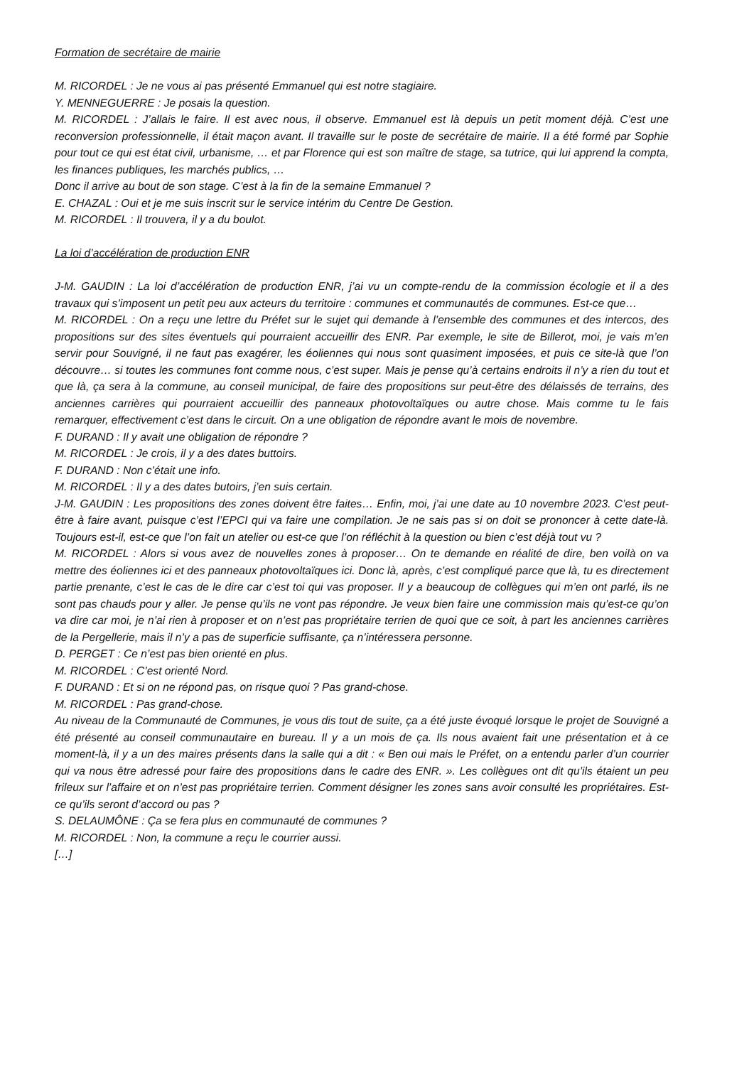Formation de secrétaire de mairie
M. RICORDEL : Je ne vous ai pas présenté Emmanuel qui est notre stagiaire.
Y. MENNEGUERRE : Je posais la question.
M. RICORDEL : J’allais le faire. Il est avec nous, il observe. Emmanuel est là depuis un petit moment déjà. C’est une reconversion professionnelle, il était maçon avant. Il travaille sur le poste de secrétaire de mairie. Il a été formé par Sophie pour tout ce qui est état civil, urbanisme, … et par Florence qui est son maître de stage, sa tutrice, qui lui apprend la compta, les finances publiques, les marchés publics, …
Donc il arrive au bout de son stage. C’est à la fin de la semaine Emmanuel ?
E. CHAZAL : Oui et je me suis inscrit sur le service intérim du Centre De Gestion.
M. RICORDEL : Il trouvera, il y a du boulot.
La loi d’accélération de production ENR
J-M. GAUDIN : La loi d’accélération de production ENR, j’ai vu un compte-rendu de la commission écologie et il a des travaux qui s’imposent un petit peu aux acteurs du territoire : communes et communautés de communes. Est-ce que…
M. RICORDEL : On a reçu une lettre du Préfet sur le sujet qui demande à l’ensemble des communes et des intercos, des propositions sur des sites éventuels qui pourraient accueillir des ENR. Par exemple, le site de Billerot, moi, je vais m’en servir pour Souvigné, il ne faut pas exagérer, les éoliennes qui nous sont quasiment imposées, et puis ce site-là que l’on découvre… si toutes les communes font comme nous, c’est super. Mais je pense qu’à certains endroits il n’y a rien du tout et que là, ça sera à la commune, au conseil municipal, de faire des propositions sur peut-être des délaissés de terrains, des anciennes carrières qui pourraient accueillir des panneaux photovoltaïques ou autre chose. Mais comme tu le fais remarquer, effectivement c’est dans le circuit. On a une obligation de répondre avant le mois de novembre.
F. DURAND : Il y avait une obligation de répondre ?
M. RICORDEL : Je crois, il y a des dates buttoirs.
F. DURAND : Non c’était une info.
M. RICORDEL : Il y a des dates butoirs, j’en suis certain.
J-M. GAUDIN : Les propositions des zones doivent être faites… Enfin, moi, j’ai une date au 10 novembre 2023. C’est peut-être à faire avant, puisque c’est l’EPCI qui va faire une compilation. Je ne sais pas si on doit se prononcer à cette date-là. Toujours est-il, est-ce que l’on fait un atelier ou est-ce que l’on réfléchit à la question ou bien c’est déjà tout vu ?
M. RICORDEL : Alors si vous avez de nouvelles zones à proposer… On te demande en réalité de dire, ben voilà on va mettre des éoliennes ici et des panneaux photovoltaïques ici. Donc là, après, c’est compliqué parce que là, tu es directement partie prenante, c’est le cas de le dire car c’est toi qui vas proposer. Il y a beaucoup de collègues qui m’en ont parlé, ils ne sont pas chauds pour y aller. Je pense qu’ils ne vont pas répondre. Je veux bien faire une commission mais qu’est-ce qu’on va dire car moi, je n’ai rien à proposer et on n’est pas propriétaire terrien de quoi que ce soit, à part les anciennes carrières de la Pergellerie, mais il n’y a pas de superficie suffisante, ça n’intéressera personne.
D. PERGET : Ce n’est pas bien orienté en plus.
M. RICORDEL : C’est orienté Nord.
F. DURAND : Et si on ne répond pas, on risque quoi ? Pas grand-chose.
M. RICORDEL : Pas grand-chose.
Au niveau de la Communauté de Communes, je vous dis tout de suite, ça a été juste évoqué lorsque le projet de Souvigné a été présenté au conseil communautaire en bureau. Il y a un mois de ça. Ils nous avaient fait une présentation et à ce moment-là, il y a un des maires présents dans la salle qui a dit : « Ben oui mais le Préfet, on a entendu parler d’un courrier qui va nous être adressé pour faire des propositions dans le cadre des ENR. ». Les collègues ont dit qu’ils étaient un peu frileux sur l’affaire et on n’est pas propriétaire terrien. Comment désigner les zones sans avoir consulté les propriétaires. Est-ce qu’ils seront d’accord ou pas ?
S. DELAUMÔNE : Ça se fera plus en communauté de communes ?
M. RICORDEL : Non, la commune a reçu le courrier aussi.
[…]